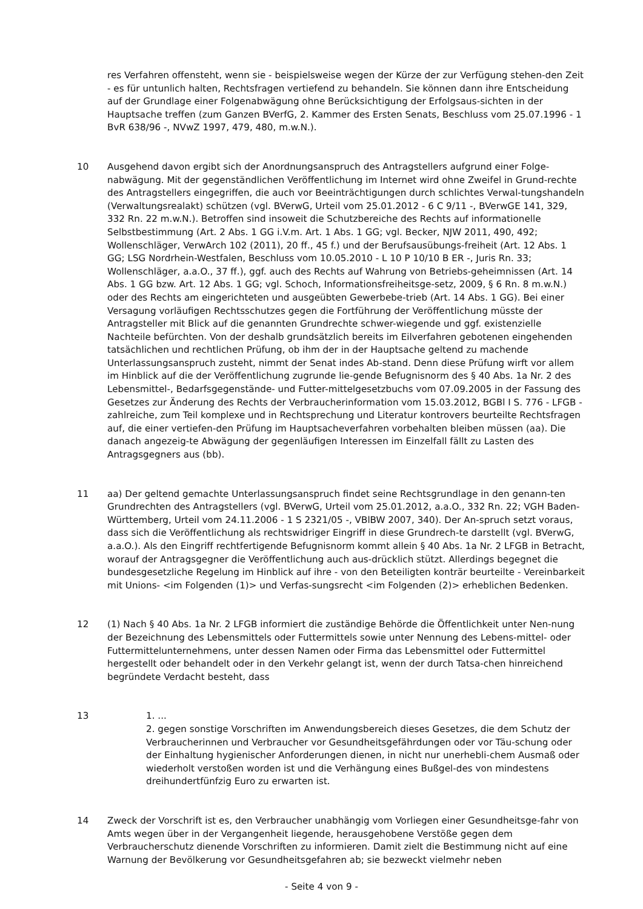res Verfahren offensteht, wenn sie - beispielsweise wegen der Kürze der zur Verfügung stehen-den Zeit - es für untunlich halten, Rechtsfragen vertiefend zu behandeln. Sie können dann ihre Entscheidung auf der Grundlage einer Folgenabwägung ohne Berücksichtigung der Erfolgsaus-sichten in der Hauptsache treffen (zum Ganzen BVerfG, 2. Kammer des Ersten Senats, Beschluss vom 25.07.1996 - 1 BvR 638/96 -, NVwZ 1997, 479, 480, m.w.N.).
10 Ausgehend davon ergibt sich der Anordnungsanspruch des Antragstellers aufgrund einer Folge-nabwägung. Mit der gegenständlichen Veröffentlichung im Internet wird ohne Zweifel in Grund-rechte des Antragstellers eingegriffen, die auch vor Beeinträchtigungen durch schlichtes Verwal-tungshandeln (Verwaltungsrealakt) schützen (vgl. BVerwG, Urteil vom 25.01.2012 - 6 C 9/11 -, BVerwGE 141, 329, 332 Rn. 22 m.w.N.). Betroffen sind insoweit die Schutzbereiche des Rechts auf informationelle Selbstbestimmung (Art. 2 Abs. 1 GG i.V.m. Art. 1 Abs. 1 GG; vgl. Becker, NJW 2011, 490, 492; Wollenschläger, VerwArch 102 (2011), 20 ff., 45 f.) und der Berufsausübungs-freiheit (Art. 12 Abs. 1 GG; LSG Nordrhein-Westfalen, Beschluss vom 10.05.2010 - L 10 P 10/10 B ER -, Juris Rn. 33; Wollenschläger, a.a.O., 37 ff.), ggf. auch des Rechts auf Wahrung von Betriebs-geheimnissen (Art. 14 Abs. 1 GG bzw. Art. 12 Abs. 1 GG; vgl. Schoch, Informationsfreiheitsge-setz, 2009, § 6 Rn. 8 m.w.N.) oder des Rechts am eingerichteten und ausgeübten Gewerbebe-trieb (Art. 14 Abs. 1 GG). Bei einer Versagung vorläufigen Rechtsschutzes gegen die Fortführung der Veröffentlichung müsste der Antragsteller mit Blick auf die genannten Grundrechte schwer-wiegende und ggf. existenzielle Nachteile befürchten. Von der deshalb grundsätzlich bereits im Eilverfahren gebotenen eingehenden tatsächlichen und rechtlichen Prüfung, ob ihm der in der Hauptsache geltend zu machende Unterlassungsanspruch zusteht, nimmt der Senat indes Ab-stand. Denn diese Prüfung wirft vor allem im Hinblick auf die der Veröffentlichung zugrunde lie-gende Befugnisnorm des § 40 Abs. 1a Nr. 2 des Lebensmittel-, Bedarfsgegenstände- und Futter-mittelgesetzbuchs vom 07.09.2005 in der Fassung des Gesetzes zur Änderung des Rechts der Verbraucherinformation vom 15.03.2012, BGBl I S. 776 - LFGB - zahlreiche, zum Teil komplexe und in Rechtsprechung und Literatur kontrovers beurteilte Rechtsfragen auf, die einer vertiefen-den Prüfung im Hauptsacheverfahren vorbehalten bleiben müssen (aa). Die danach angezeig-te Abwägung der gegenläufigen Interessen im Einzelfall fällt zu Lasten des Antragsgegners aus (bb).
11 aa) Der geltend gemachte Unterlassungsanspruch findet seine Rechtsgrundlage in den genann-ten Grundrechten des Antragstellers (vgl. BVerwG, Urteil vom 25.01.2012, a.a.O., 332 Rn. 22; VGH Baden-Württemberg, Urteil vom 24.11.2006 - 1 S 2321/05 -, VBlBW 2007, 340). Der An-spruch setzt voraus, dass sich die Veröffentlichung als rechtswidriger Eingriff in diese Grundrech-te darstellt (vgl. BVerwG, a.a.O.). Als den Eingriff rechtfertigende Befugnisnorm kommt allein § 40 Abs. 1a Nr. 2 LFGB in Betracht, worauf der Antragsgegner die Veröffentlichung auch aus-drücklich stützt. Allerdings begegnet die bundesgesetzliche Regelung im Hinblick auf ihre - von den Beteiligten konträr beurteilte - Vereinbarkeit mit Unions- <im Folgenden (1)> und Verfas-sungsrecht <im Folgenden (2)> erheblichen Bedenken.
12 (1) Nach § 40 Abs. 1a Nr. 2 LFGB informiert die zuständige Behörde die Öffentlichkeit unter Nen-nung der Bezeichnung des Lebensmittels oder Futtermittels sowie unter Nennung des Lebens-mittel- oder Futtermittelunternehmens, unter dessen Namen oder Firma das Lebensmittel oder Futtermittel hergestellt oder behandelt oder in den Verkehr gelangt ist, wenn der durch Tatsa-chen hinreichend begründete Verdacht besteht, dass
13 1. ...
2. gegen sonstige Vorschriften im Anwendungsbereich dieses Gesetzes, die dem Schutz der Verbraucherinnen und Verbraucher vor Gesundheitsgefährdungen oder vor Täu-schung oder der Einhaltung hygienischer Anforderungen dienen, in nicht nur unerhebli-chem Ausmaß oder wiederholt verstoßen worden ist und die Verhängung eines Bußgel-des von mindestens dreihundertfünfzig Euro zu erwarten ist.
14 Zweck der Vorschrift ist es, den Verbraucher unabhängig vom Vorliegen einer Gesundheitsge-fahr von Amts wegen über in der Vergangenheit liegende, herausgehobene Verstöße gegen dem Verbraucherschutz dienende Vorschriften zu informieren. Damit zielt die Bestimmung nicht auf eine Warnung der Bevölkerung vor Gesundheitsgefahren ab; sie bezweckt vielmehr neben
- Seite 4 von 9 -